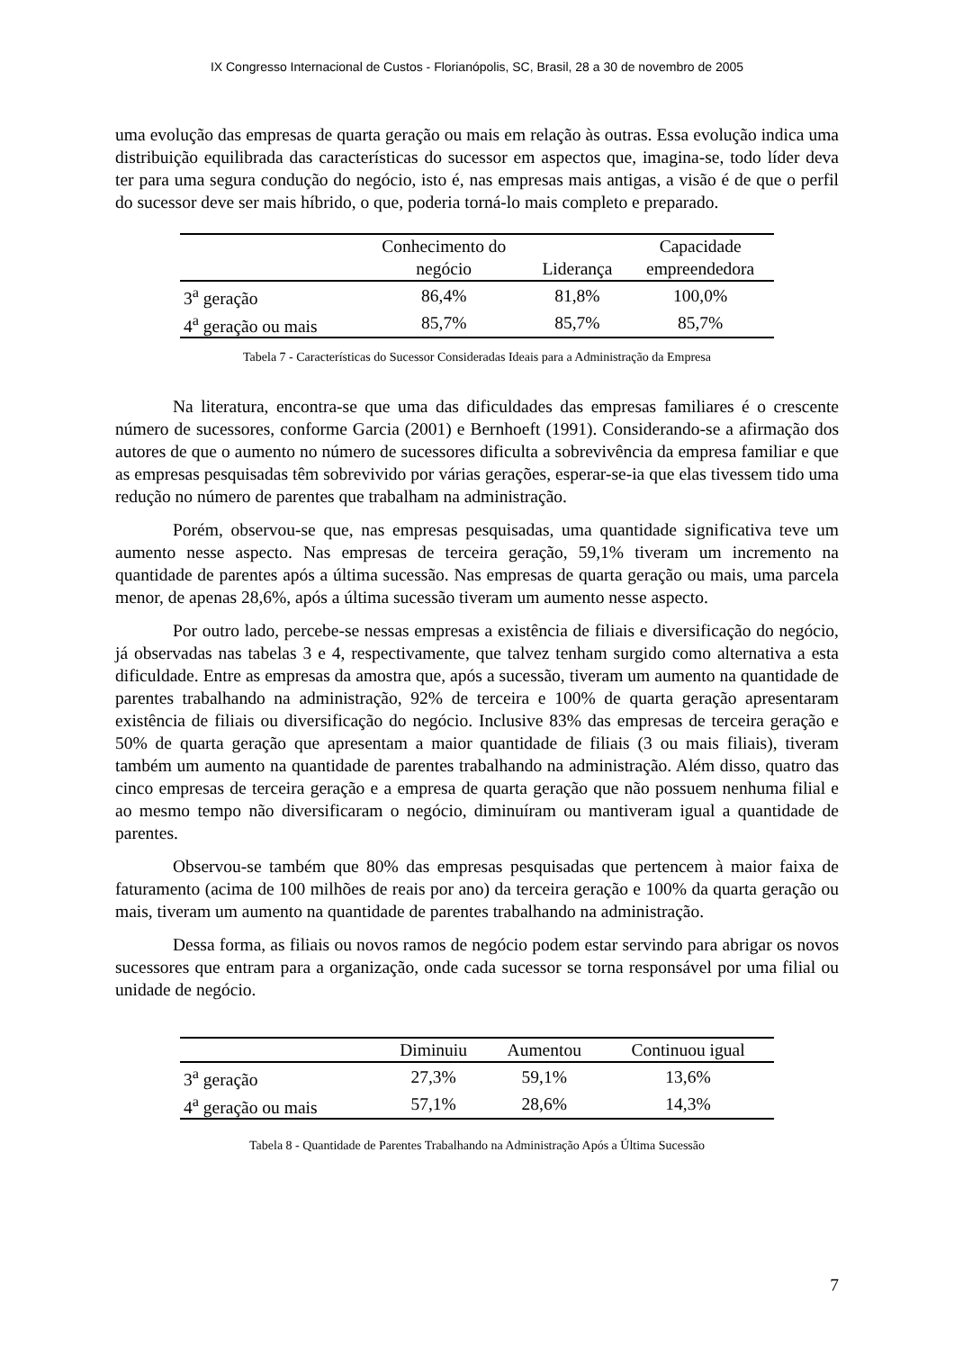IX Congresso Internacional de Custos - Florianópolis, SC, Brasil, 28 a 30 de novembro de 2005
uma evolução das empresas de quarta geração ou mais em relação às outras. Essa evolução indica uma distribuição equilibrada das características do sucessor em aspectos que, imagina-se, todo líder deva ter para uma segura condução do negócio, isto é, nas empresas mais antigas, a visão é de que o perfil do sucessor deve ser mais híbrido, o que, poderia torná-lo mais completo e preparado.
| | Conhecimento do negócio | Liderança | Capacidade empreendedora |
| --- | --- | --- | --- |
| 3<sup>a</sup> geração | 86,4% | 81,8% | 100,0% |
| 4<sup>a</sup> geração ou mais | 85,7% | 85,7% | 85,7% |
Tabela 7 - Características do Sucessor Consideradas Ideais para a Administração da Empresa
Na literatura, encontra-se que uma das dificuldades das empresas familiares é o crescente número de sucessores, conforme Garcia (2001) e Bernhoeft (1991). Considerando-se a afirmação dos autores de que o aumento no número de sucessores dificulta a sobrevivência da empresa familiar e que as empresas pesquisadas têm sobrevivido por várias gerações, esperar-se-ia que elas tivessem tido uma redução no número de parentes que trabalham na administração.
Porém, observou-se que, nas empresas pesquisadas, uma quantidade significativa teve um aumento nesse aspecto. Nas empresas de terceira geração, 59,1% tiveram um incremento na quantidade de parentes após a última sucessão. Nas empresas de quarta geração ou mais, uma parcela menor, de apenas 28,6%, após a última sucessão tiveram um aumento nesse aspecto.
Por outro lado, percebe-se nessas empresas a existência de filiais e diversificação do negócio, já observadas nas tabelas 3 e 4, respectivamente, que talvez tenham surgido como alternativa a esta dificuldade. Entre as empresas da amostra que, após a sucessão, tiveram um aumento na quantidade de parentes trabalhando na administração, 92% de terceira e 100% de quarta geração apresentaram existência de filiais ou diversificação do negócio. Inclusive 83% das empresas de terceira geração e 50% de quarta geração que apresentam a maior quantidade de filiais (3 ou mais filiais), tiveram também um aumento na quantidade de parentes trabalhando na administração. Além disso, quatro das cinco empresas de terceira geração e a empresa de quarta geração que não possuem nenhuma filial e ao mesmo tempo não diversificaram o negócio, diminuíram ou mantiveram igual a quantidade de parentes.
Observou-se também que 80% das empresas pesquisadas que pertencem à maior faixa de faturamento (acima de 100 milhões de reais por ano) da terceira geração e 100% da quarta geração ou mais, tiveram um aumento na quantidade de parentes trabalhando na administração.
Dessa forma, as filiais ou novos ramos de negócio podem estar servindo para abrigar os novos sucessores que entram para a organização, onde cada sucessor se torna responsável por uma filial ou unidade de negócio.
| | Diminuiu | Aumentou | Continuou igual |
| --- | --- | --- | --- |
| 3<sup>a</sup> geração | 27,3% | 59,1% | 13,6% |
| 4<sup>a</sup> geração ou mais | 57,1% | 28,6% | 14,3% |
Tabela 8 - Quantidade de Parentes Trabalhando na Administração Após a Última Sucessão
7